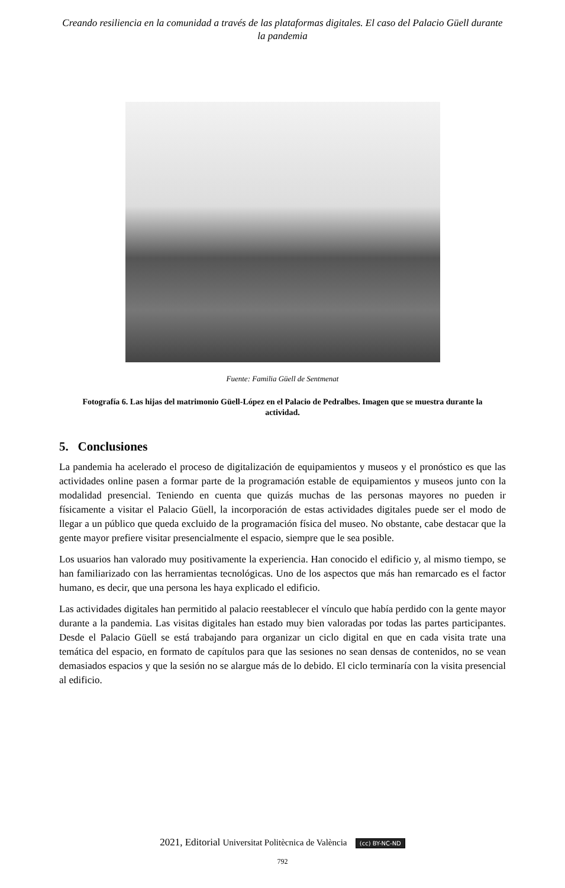Creando resiliencia en la comunidad a través de las plataformas digitales. El caso del Palacio Güell durante la pandemia
Fuente: Familia Güell de Sentmenat
Fotografía 6. Las hijas del matrimonio Güell-López en el Palacio de Pedralbes. Imagen que se muestra durante la actividad.
5. Conclusiones
La pandemia ha acelerado el proceso de digitalización de equipamientos y museos y el pronóstico es que las actividades online pasen a formar parte de la programación estable de equipamientos y museos junto con la modalidad presencial. Teniendo en cuenta que quizás muchas de las personas mayores no pueden ir físicamente a visitar el Palacio Güell, la incorporación de estas actividades digitales puede ser el modo de llegar a un público que queda excluido de la programación física del museo. No obstante, cabe destacar que la gente mayor prefiere visitar presencialmente el espacio, siempre que le sea posible.
Los usuarios han valorado muy positivamente la experiencia. Han conocido el edificio y, al mismo tiempo, se han familiarizado con las herramientas tecnológicas. Uno de los aspectos que más han remarcado es el factor humano, es decir, que una persona les haya explicado el edificio.
Las actividades digitales han permitido al palacio reestablecer el vínculo que había perdido con la gente mayor durante a la pandemia. Las visitas digitales han estado muy bien valoradas por todas las partes participantes. Desde el Palacio Güell se está trabajando para organizar un ciclo digital en que en cada visita trate una temática del espacio, en formato de capítulos para que las sesiones no sean densas de contenidos, no se vean demasiados espacios y que la sesión no se alargue más de lo debido. El ciclo terminaría con la visita presencial al edificio.
2021, Editorial Universitat Politècnica de València (cc) BY-NC-ND
792